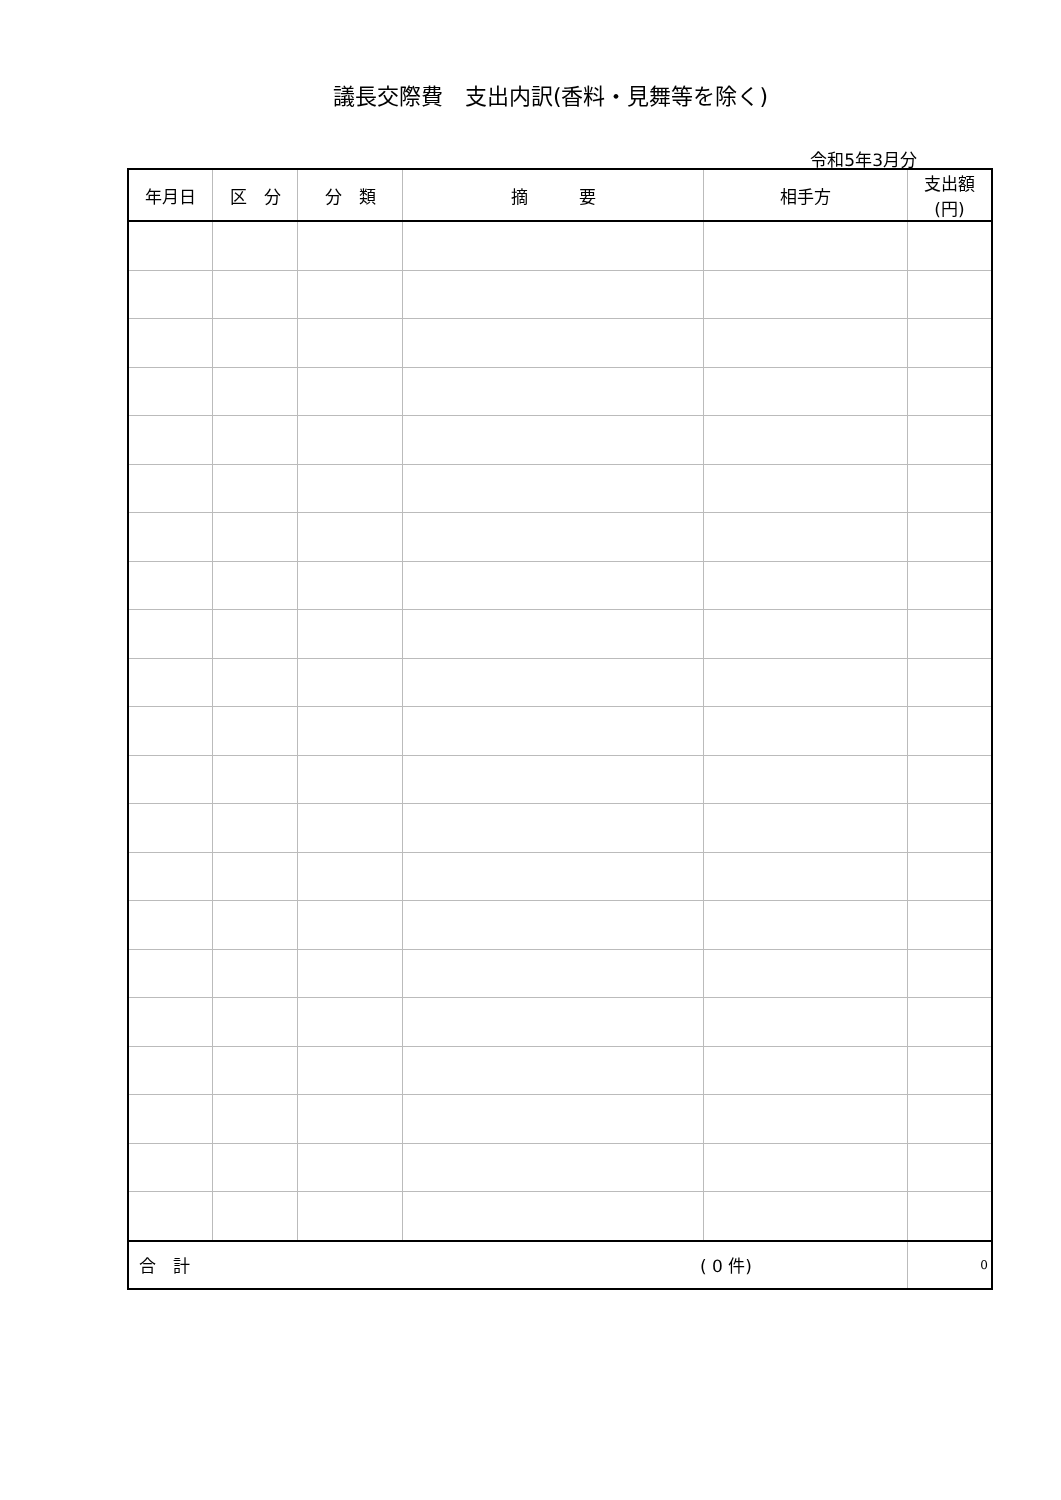議長交際費　支出内訳(香料・見舞等を除く)
令和5年3月分
| 年月日 | 区 分 | 分 類 | 摘 要 | 相手方 | 支出額 (円) |
| --- | --- | --- | --- | --- | --- |
| 合 計 ( 0 件) | | | | | 0 |